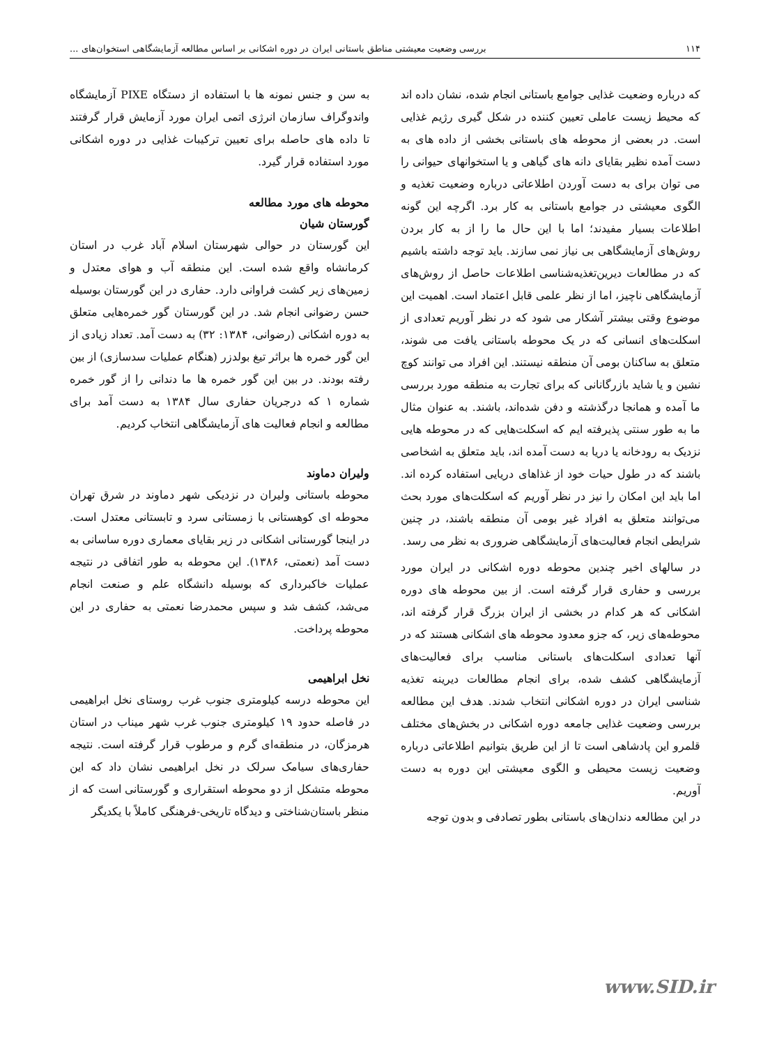۱۱۴ بررسی وضعیت معیشتی مناطق باستانی ایران در دوره اشکانی بر اساس مطالعه آزمایشگاهی استخوان‌های ...
که درباره وضعیت غذایی جوامع باستانی انجام شده، نشان داده اند که محیط زیست عاملی تعیین کننده در شکل گیری رژیم غذایی است. در بعضی از محوطه های باستانی بخشی از داده های به دست آمده نظیر بقایای دانه های گیاهی و یا استخوانهای حیوانی را می توان برای به دست آوردن اطلاعاتی درباره وضعیت تغذیه و الگوی معیشتی در جوامع باستانی به کار برد. اگرچه این گونه اطلاعات بسیار مفیدند؛ اما با این حال ما را از به کار بردن روش‌های آزمایشگاهی بی نیاز نمی سازند. باید توجه داشته باشیم که در مطالعات دیرین‌تغذیه‌شناسی اطلاعات حاصل از روش‌های آزمایشگاهی ناچیز، اما از نظر علمی قابل اعتماد است. اهمیت این موضوع وقتی بیشتر آشکار می شود که در نظر آوریم تعدادی از اسکلت‌های انسانی که در یک محوطه باستانی یافت می شوند، متعلق به ساکنان بومی آن منطقه نیستند. این افراد می توانند کوچ نشین و یا شاید بازرگانانی که برای تجارت به منطقه مورد بررسی ما آمده و همانجا درگذشته و دفن شده‌اند، باشند. به عنوان مثال ما به طور سنتی پذیرفته ایم که اسکلت‌هایی که در محوطه هایی نزدیک به رودخانه یا دریا به دست آمده اند، باید متعلق به اشخاصی باشند که در طول حیات خود از غذاهای دریایی استفاده کرده اند. اما باید این امکان را نیز در نظر آوریم که اسکلت‌های مورد بحث می‌توانند متعلق به افراد غیر بومی آن منطقه باشند، در چنین شرایطی انجام فعالیت‌های آزمایشگاهی ضروری به نظر می رسد.
در سالهای اخیر چندین محوطه دوره اشکانی در ایران مورد بررسی و حفاری قرار گرفته است. از بین محوطه های دوره اشکانی که هر کدام در بخشی از ایران بزرگ قرار گرفته اند، محوطه‌های زیر، که جزو معدود محوطه های اشکانی هستند که در آنها تعدادی اسکلت‌های باستانی مناسب برای فعالیت‌های آزمایشگاهی کشف شده، برای انجام مطالعات دیرینه تغذیه شناسی ایران در دوره اشکانی انتخاب شدند. هدف این مطالعه بررسی وضعیت غذایی جامعه دوره اشکانی در بخش‌های مختلف قلمرو این پادشاهی است تا از این طریق بتوانیم اطلاعاتی درباره وضعیت زیست محیطی و الگوی معیشتی این دوره به دست آوریم.
در این مطالعه دندان‌های باستانی بطور تصادفی و بدون توجه
به سن و جنس نمونه ها با استفاده از دستگاه PIXE آزمایشگاه واندوگراف سازمان انرژی اتمی ایران مورد آزمایش قرار گرفتند تا داده های حاصله برای تعیین ترکیبات غذایی در دوره اشکانی مورد استفاده قرار گیرد.
محوطه های مورد مطالعه
گورستان شیان
این گورستان در حوالی شهرستان اسلام آباد غرب در استان کرمانشاه واقع شده است. این منطقه آب و هوای معتدل و زمین‌های زیر کشت فراوانی دارد. حفاری در این گورستان بوسیله حسن رضوانی انجام شد. در این گورستان گور خمره‌هایی متعلق به دوره اشکانی (رضوانی، ۱۳۸۴: ۳۲) به دست آمد. تعداد زیادی از این گور خمره ها براثر تیغ بولدزر (هنگام عملیات سدسازی) از بین رفته بودند. در بین این گور خمره ها ما دندانی را از گور خمره شماره ۱ که درجریان حفاری سال ۱۳۸۴ به دست آمد برای مطالعه و انجام فعالیت های آزمایشگاهی انتخاب کردیم.
ولیران دماوند
محوطه باستانی ولیران در نزدیکی شهر دماوند در شرق تهران محوطه ای کوهستانی با زمستانی سرد و تابستانی معتدل است. در اینجا گورستانی اشکانی در زیر بقایای معماری دوره ساسانی به دست آمد (نعمتی، ۱۳۸۶). این محوطه به طور اتفاقی در نتیجه عملیات خاکبرداری که بوسیله دانشگاه علم و صنعت انجام می‌شد، کشف شد و سپس محمدرضا نعمتی به حفاری در این محوطه پرداخت.
نخل ابراهیمی
این محوطه درسه کیلومتری جنوب غرب روستای نخل ابراهیمی در فاصله حدود ۱۹ کیلومتری جنوب غرب شهر میناب در استان هرمزگان، در منطقه‌ای گرم و مرطوب قرار گرفته است. نتیجه حفاری‌های سیامک سرلک در نخل ابراهیمی نشان داد که این محوطه متشکل از دو محوطه استقراری و گورستانی است که از منظر باستان‌شناختی و دیدگاه تاریخی-فرهنگی کاملاً با یکدیگر
www.SID.ir